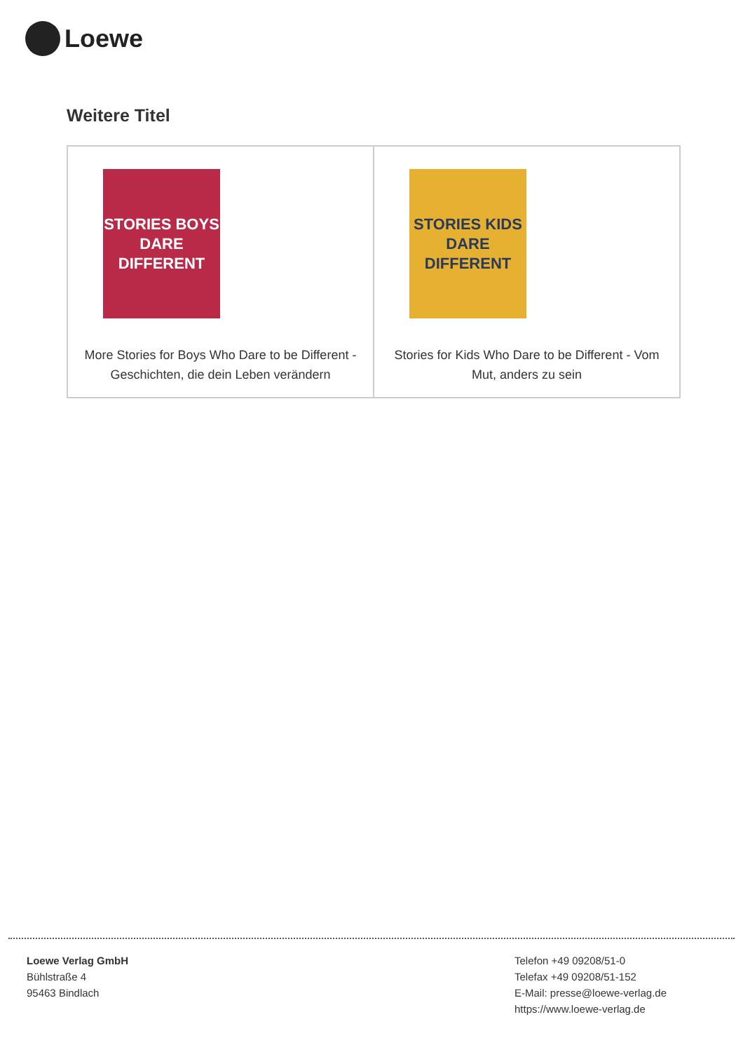Loewe
Weitere Titel
| STORIES BOYS DARE DIFFERENT More Stories for Boys Who Dare to be Different - Geschichten, die dein Leben verändern | STORIES KIDS DARE DIFFERENT Stories for Kids Who Dare to be Different - Vom Mut, anders zu sein |
Loewe Verlag GmbH
Bühlstraße 4
95463 Bindlach
Telefon +49 09208/51-0
Telefax +49 09208/51-152
E-Mail: presse@loewe-verlag.de
https://www.loewe-verlag.de